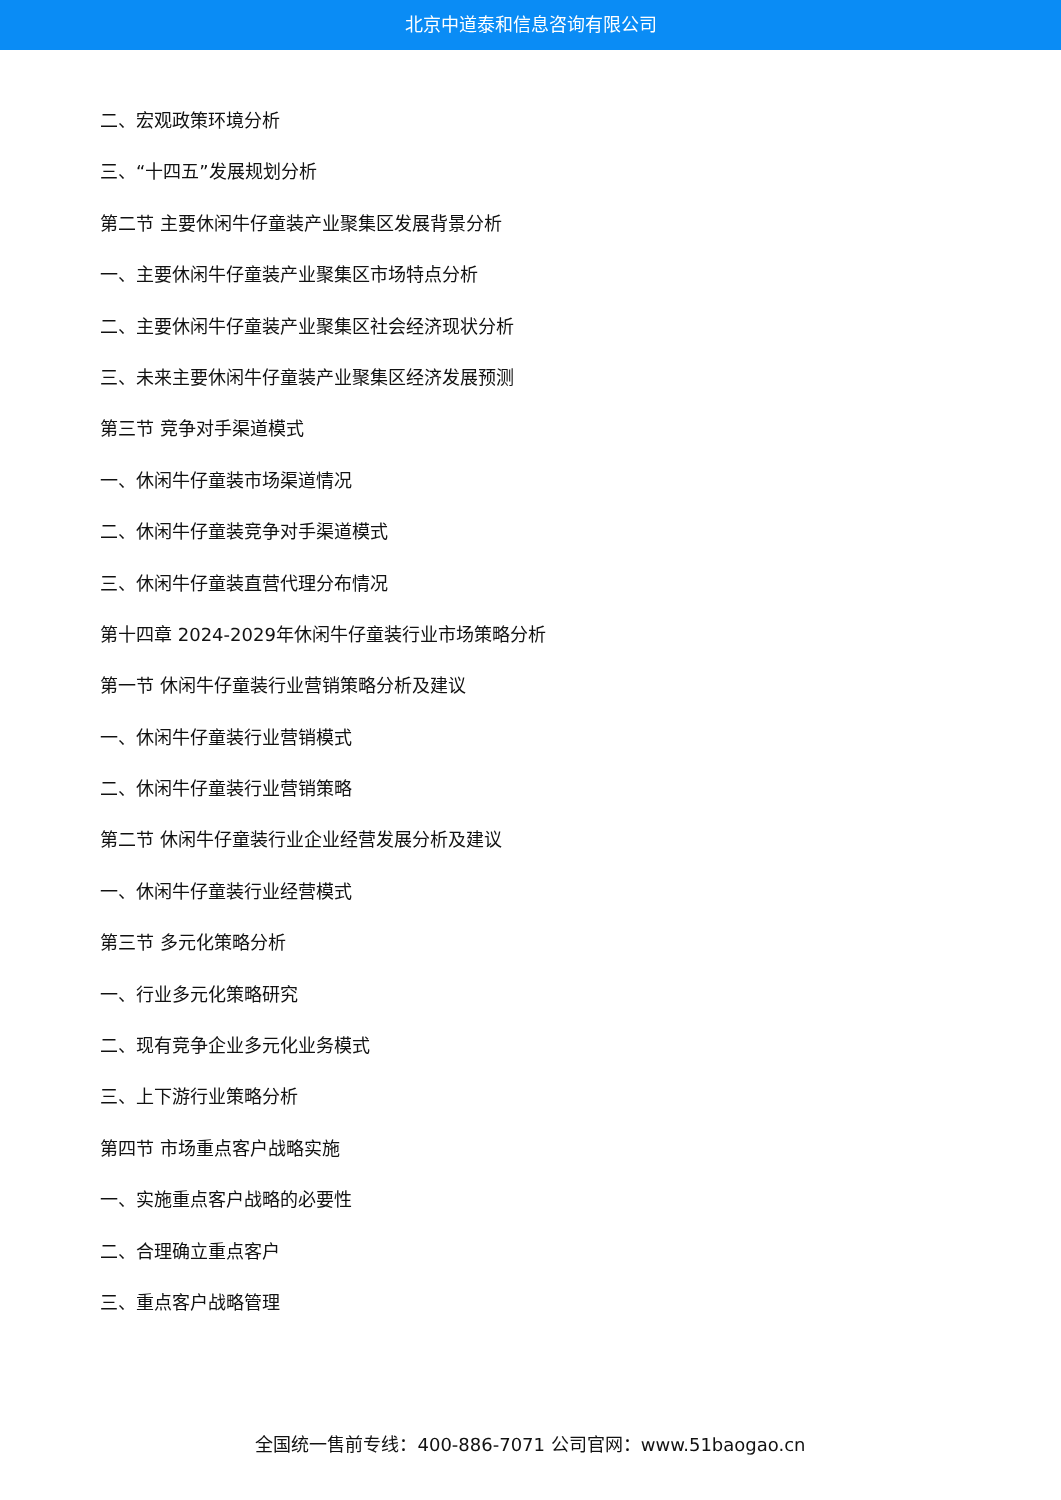北京中道泰和信息咨询有限公司
二、宏观政策环境分析
三、“十四五”发展规划分析
第二节 主要休闲牛仔童装产业聚集区发展背景分析
一、主要休闲牛仔童装产业聚集区市场特点分析
二、主要休闲牛仔童装产业聚集区社会经济现状分析
三、未来主要休闲牛仔童装产业聚集区经济发展预测
第三节 竞争对手渠道模式
一、休闲牛仔童装市场渠道情况
二、休闲牛仔童装竞争对手渠道模式
三、休闲牛仔童装直营代理分布情况
第十四章 2024-2029年休闲牛仔童装行业市场策略分析
第一节 休闲牛仔童装行业营销策略分析及建议
一、休闲牛仔童装行业营销模式
二、休闲牛仔童装行业营销策略
第二节 休闲牛仔童装行业企业经营发展分析及建议
一、休闲牛仔童装行业经营模式
第三节 多元化策略分析
一、行业多元化策略研究
二、现有竞争企业多元化业务模式
三、上下游行业策略分析
第四节 市场重点客户战略实施
一、实施重点客户战略的必要性
二、合理确立重点客户
三、重点客户战略管理
全国统一售前专线：400-886-7071 公司官网：www.51baogao.cn